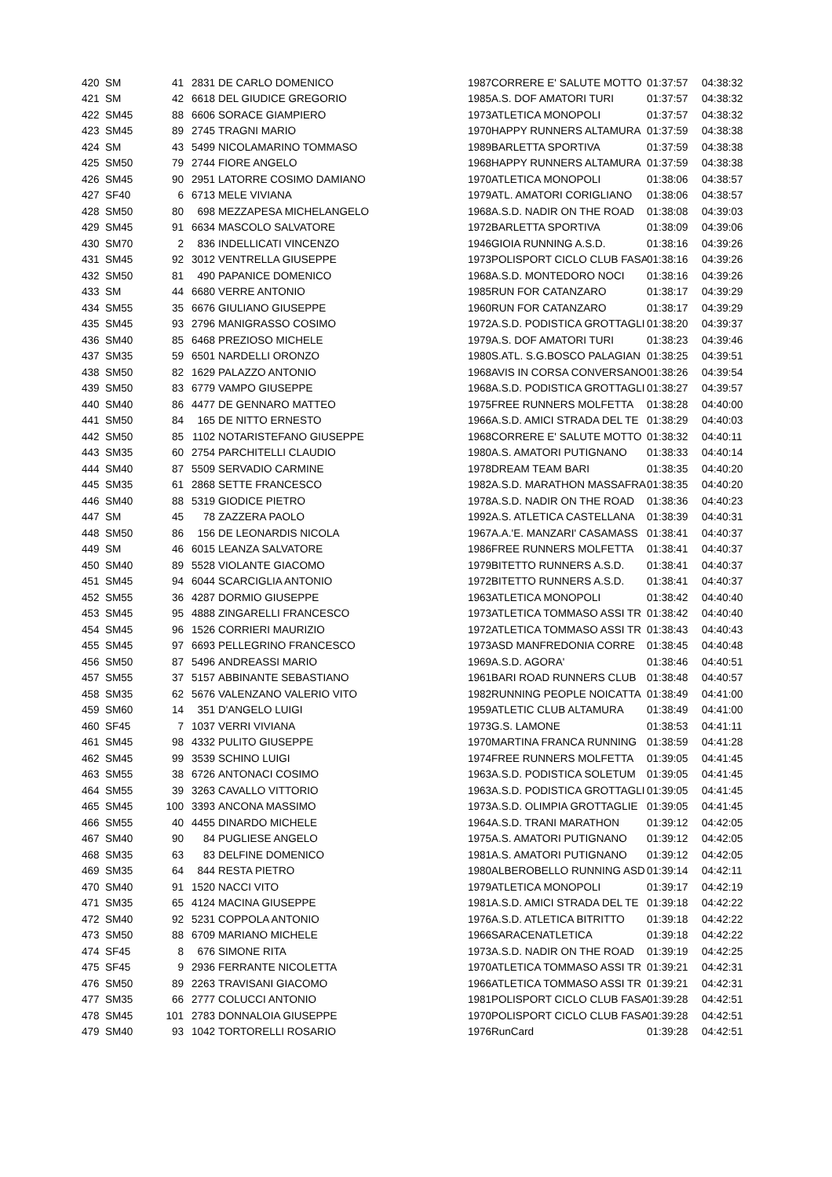| 420 | SM | 41 | 2831 | DE CARLO DOMENICO | 1987 | CORRERE E' SALUTE MOTTO | 01:37:57 | 04:38:32 |
| 421 | SM | 42 | 6618 | DEL GIUDICE GREGORIO | 1985 | A.S. DOF AMATORI TURI | 01:37:57 | 04:38:32 |
| 422 | SM45 | 88 | 6606 | SORACE GIAMPIERO | 1973 | ATLETICA MONOPOLI | 01:37:57 | 04:38:32 |
| 423 | SM45 | 89 | 2745 | TRAGNI MARIO | 1970 | HAPPY RUNNERS ALTAMURA | 01:37:59 | 04:38:38 |
| 424 | SM | 43 | 5499 | NICOLAMARINO TOMMASO | 1989 | BARLETTA SPORTIVA | 01:37:59 | 04:38:38 |
| 425 | SM50 | 79 | 2744 | FIORE ANGELO | 1968 | HAPPY RUNNERS ALTAMURA | 01:37:59 | 04:38:38 |
| 426 | SM45 | 90 | 2951 | LATORRE COSIMO DAMIANO | 1970 | ATLETICA MONOPOLI | 01:38:06 | 04:38:57 |
| 427 | SF40 | 6 | 6713 | MELE VIVIANA | 1979 | ATL. AMATORI CORIGLIANO | 01:38:06 | 04:38:57 |
| 428 | SM50 | 80 | 698 | MEZZAPESA MICHELANGELO | 1968 | A.S.D. NADIR ON THE ROAD | 01:38:08 | 04:39:03 |
| 429 | SM45 | 91 | 6634 | MASCOLO SALVATORE | 1972 | BARLETTA SPORTIVA | 01:38:09 | 04:39:06 |
| 430 | SM70 | 2 | 836 | INDELLICATI VINCENZO | 1946 | GIOIA RUNNING A.S.D. | 01:38:16 | 04:39:26 |
| 431 | SM45 | 92 | 3012 | VENTRELLA GIUSEPPE | 1973 | POLISPORT CICLO CLUB FASA | 01:38:16 | 04:39:26 |
| 432 | SM50 | 81 | 490 | PAPANICE DOMENICO | 1968 | A.S.D. MONTEDORO NOCI | 01:38:16 | 04:39:26 |
| 433 | SM | 44 | 6680 | VERRE ANTONIO | 1985 | RUN FOR CATANZARO | 01:38:17 | 04:39:29 |
| 434 | SM55 | 35 | 6676 | GIULIANO GIUSEPPE | 1960 | RUN FOR CATANZARO | 01:38:17 | 04:39:29 |
| 435 | SM45 | 93 | 2796 | MANIGRASSO COSIMO | 1972 | A.S.D. PODISTICA GROTTAGLI | 01:38:20 | 04:39:37 |
| 436 | SM40 | 85 | 6468 | PREZIOSO MICHELE | 1979 | A.S. DOF AMATORI TURI | 01:38:23 | 04:39:46 |
| 437 | SM35 | 59 | 6501 | NARDELLI ORONZO | 1980 | S.ATL. S.G.BOSCO PALAGIAN | 01:38:25 | 04:39:51 |
| 438 | SM50 | 82 | 1629 | PALAZZO ANTONIO | 1968 | AVIS IN CORSA CONVERSANO | 01:38:26 | 04:39:54 |
| 439 | SM50 | 83 | 6779 | VAMPO GIUSEPPE | 1968 | A.S.D. PODISTICA GROTTAGLI | 01:38:27 | 04:39:57 |
| 440 | SM40 | 86 | 4477 | DE GENNARO MATTEO | 1975 | FREE RUNNERS MOLFETTA | 01:38:28 | 04:40:00 |
| 441 | SM50 | 84 | 165 | DE NITTO ERNESTO | 1966 | A.S.D. AMICI STRADA DEL TE | 01:38:29 | 04:40:03 |
| 442 | SM50 | 85 | 1102 | NOTARISTEFANO GIUSEPPE | 1968 | CORRERE E' SALUTE MOTTO | 01:38:32 | 04:40:11 |
| 443 | SM35 | 60 | 2754 | PARCHITELLI CLAUDIO | 1980 | A.S. AMATORI PUTIGNANO | 01:38:33 | 04:40:14 |
| 444 | SM40 | 87 | 5509 | SERVADIO CARMINE | 1978 | DREAM TEAM BARI | 01:38:35 | 04:40:20 |
| 445 | SM35 | 61 | 2868 | SETTE FRANCESCO | 1982 | A.S.D. MARATHON MASSAFRA | 01:38:35 | 04:40:20 |
| 446 | SM40 | 88 | 5319 | GIODICE PIETRO | 1978 | A.S.D. NADIR ON THE ROAD | 01:38:36 | 04:40:23 |
| 447 | SM | 45 | 78 | ZAZZERA PAOLO | 1992 | A.S. ATLETICA CASTELLANA | 01:38:39 | 04:40:31 |
| 448 | SM50 | 86 | 156 | DE LEONARDIS NICOLA | 1967 | A.A.'E. MANZARI' CASAMASS | 01:38:41 | 04:40:37 |
| 449 | SM | 46 | 6015 | LEANZA SALVATORE | 1986 | FREE RUNNERS MOLFETTA | 01:38:41 | 04:40:37 |
| 450 | SM40 | 89 | 5528 | VIOLANTE GIACOMO | 1979 | BITETTO RUNNERS A.S.D. | 01:38:41 | 04:40:37 |
| 451 | SM45 | 94 | 6044 | SCARCIGLIA ANTONIO | 1972 | BITETTO RUNNERS A.S.D. | 01:38:41 | 04:40:37 |
| 452 | SM55 | 36 | 4287 | DORMIO GIUSEPPE | 1963 | ATLETICA MONOPOLI | 01:38:42 | 04:40:40 |
| 453 | SM45 | 95 | 4888 | ZINGARELLI FRANCESCO | 1973 | ATLETICA TOMMASO ASSI TR | 01:38:42 | 04:40:40 |
| 454 | SM45 | 96 | 1526 | CORRIERI MAURIZIO | 1972 | ATLETICA TOMMASO ASSI TR | 01:38:43 | 04:40:43 |
| 455 | SM45 | 97 | 6693 | PELLEGRINO FRANCESCO | 1973 | ASD MANFREDONIA CORRE | 01:38:45 | 04:40:48 |
| 456 | SM50 | 87 | 5496 | ANDREASSI MARIO | 1969 | A.S.D. AGORA' | 01:38:46 | 04:40:51 |
| 457 | SM55 | 37 | 5157 | ABBINANTE SEBASTIANO | 1961 | BARI ROAD RUNNERS CLUB | 01:38:48 | 04:40:57 |
| 458 | SM35 | 62 | 5676 | VALENZANO VALERIO VITO | 1982 | RUNNING PEOPLE NOICATTA | 01:38:49 | 04:41:00 |
| 459 | SM60 | 14 | 351 | D'ANGELO LUIGI | 1959 | ATLETIC CLUB ALTAMURA | 01:38:49 | 04:41:00 |
| 460 | SF45 | 7 | 1037 | VERRI VIVIANA | 1973 | G.S. LAMONE | 01:38:53 | 04:41:11 |
| 461 | SM45 | 98 | 4332 | PULITO GIUSEPPE | 1970 | MARTINA FRANCA RUNNING | 01:38:59 | 04:41:28 |
| 462 | SM45 | 99 | 3539 | SCHINO LUIGI | 1974 | FREE RUNNERS MOLFETTA | 01:39:05 | 04:41:45 |
| 463 | SM55 | 38 | 6726 | ANTONACI COSIMO | 1963 | A.S.D. PODISTICA SOLETUM | 01:39:05 | 04:41:45 |
| 464 | SM55 | 39 | 3263 | CAVALLO VITTORIO | 1963 | A.S.D. PODISTICA GROTTAGLI | 01:39:05 | 04:41:45 |
| 465 | SM45 | 100 | 3393 | ANCONA MASSIMO | 1973 | A.S.D. OLIMPIA GROTTAGLIE | 01:39:05 | 04:41:45 |
| 466 | SM55 | 40 | 4455 | DINARDO MICHELE | 1964 | A.S.D. TRANI MARATHON | 01:39:12 | 04:42:05 |
| 467 | SM40 | 90 | 84 | PUGLIESE ANGELO | 1975 | A.S. AMATORI PUTIGNANO | 01:39:12 | 04:42:05 |
| 468 | SM35 | 63 | 83 | DELFINE DOMENICO | 1981 | A.S. AMATORI PUTIGNANO | 01:39:12 | 04:42:05 |
| 469 | SM35 | 64 | 844 | RESTA PIETRO | 1980 | ALBEROBELLO RUNNING ASD | 01:39:14 | 04:42:11 |
| 470 | SM40 | 91 | 1520 | NACCI VITO | 1979 | ATLETICA MONOPOLI | 01:39:17 | 04:42:19 |
| 471 | SM35 | 65 | 4124 | MACINA GIUSEPPE | 1981 | A.S.D. AMICI STRADA DEL TE | 01:39:18 | 04:42:22 |
| 472 | SM40 | 92 | 5231 | COPPOLA ANTONIO | 1976 | A.S.D. ATLETICA BITRITTO | 01:39:18 | 04:42:22 |
| 473 | SM50 | 88 | 6709 | MARIANO MICHELE | 1966 | SARACENATLETICA | 01:39:18 | 04:42:22 |
| 474 | SF45 | 8 | 676 | SIMONE RITA | 1973 | A.S.D. NADIR ON THE ROAD | 01:39:19 | 04:42:25 |
| 475 | SF45 | 9 | 2936 | FERRANTE NICOLETTA | 1970 | ATLETICA TOMMASO ASSI TR | 01:39:21 | 04:42:31 |
| 476 | SM50 | 89 | 2263 | TRAVISANI GIACOMO | 1966 | ATLETICA TOMMASO ASSI TR | 01:39:21 | 04:42:31 |
| 477 | SM35 | 66 | 2777 | COLUCCI ANTONIO | 1981 | POLISPORT CICLO CLUB FASA | 01:39:28 | 04:42:51 |
| 478 | SM45 | 101 | 2783 | DONNALOIA GIUSEPPE | 1970 | POLISPORT CICLO CLUB FASA | 01:39:28 | 04:42:51 |
| 479 | SM40 | 93 | 1042 | TORTORELLI ROSARIO | 1976 | RunCard | 01:39:28 | 04:42:51 |